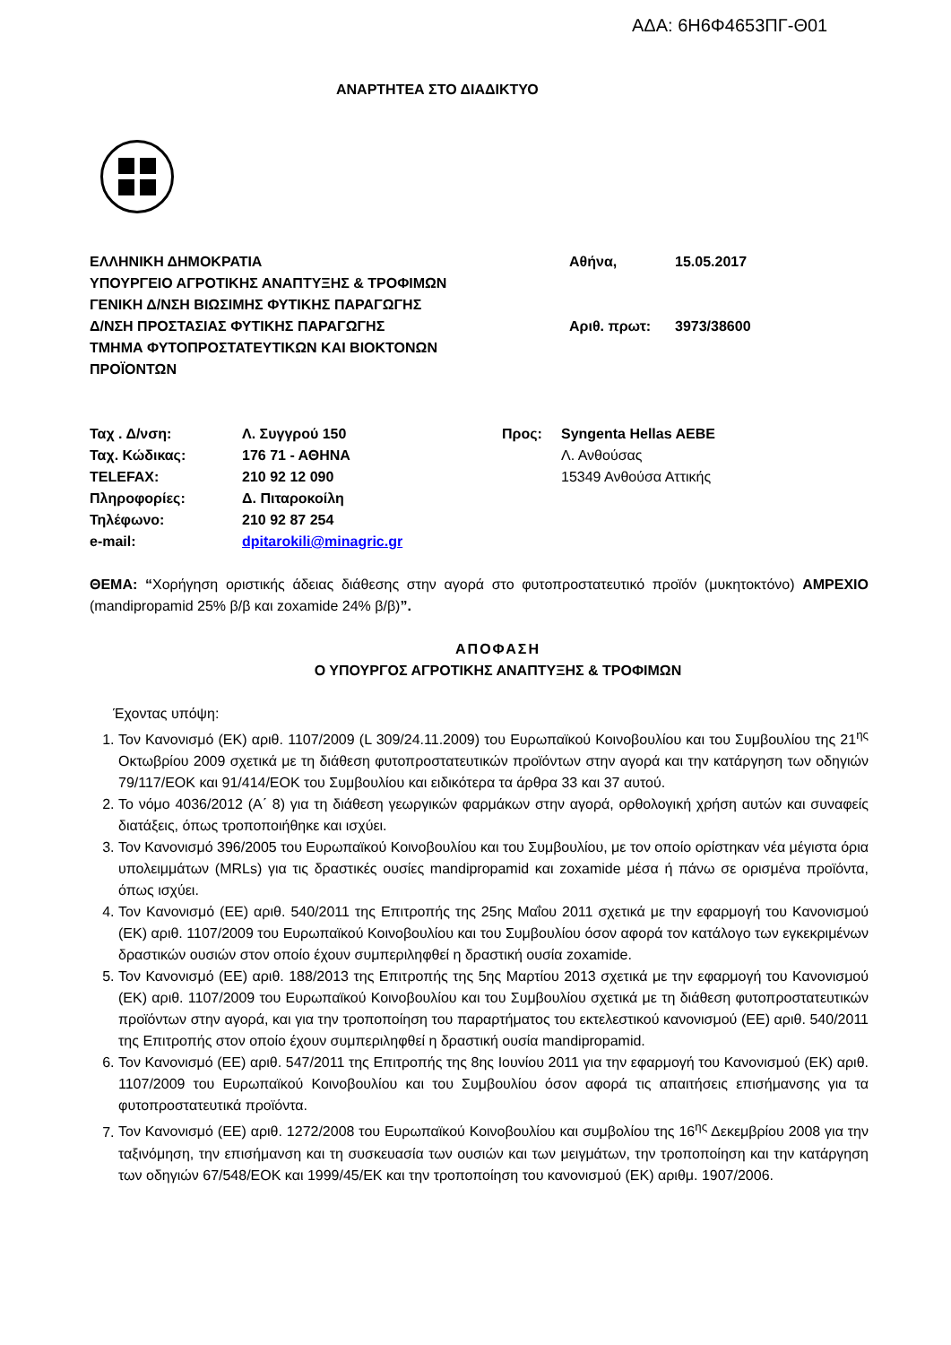ΑΔΑ: 6Η6Φ4653ΠΓ-Θ01
ΑΝΑΡΤΗΤΕΑ ΣΤΟ ΔΙΑΔΙΚΤΥΟ
ΕΛΛΗΝΙΚΗ ΔΗΜΟΚΡΑΤΙΑ
ΥΠΟΥΡΓΕΙΟ ΑΓΡΟΤΙΚΗΣ ΑΝΑΠΤΥΞΗΣ & ΤΡΟΦΙΜΩΝ
ΓΕΝΙΚΗ Δ/ΝΣΗ ΒΙΩΣΙΜΗΣ ΦΥΤΙΚΗΣ ΠΑΡΑΓΩΓΗΣ
Δ/ΝΣΗ ΠΡΟΣΤΑΣΙΑΣ ΦΥΤΙΚΗΣ ΠΑΡΑΓΩΓΗΣ
ΤΜΗΜΑ ΦΥΤΟΠΡΟΣΤΑΤΕΥΤΙΚΩΝ ΚΑΙ ΒΙΟΚΤΟΝΩΝ
ΠΡΟΪΟΝΤΩΝ
| Αθήνα, | 15.05.2017 |
| Αριθ. πρωτ: | 3973/38600 |
| Ταχ . Δ/νση: | Λ. Συγγρού 150 |
| Ταχ. Κώδικας: | 176 71 - ΑΘΗΝΑ |
| TELEFAX: | 210 92 12 090 |
| Πληροφορίες: | Δ. Πιταροκοίλη |
| Τηλέφωνο: | 210 92 87 254 |
| e-mail: | dpitarokili@minagric.gr |
| Προς: | Syngenta Hellas AEBE Λ. Ανθούσας 15349 Ανθούσα Αττικής |
ΘΕΜΑ: “Χορήγηση οριστικής άδειας διάθεσης στην αγορά στο φυτοπροστατευτικό προϊόν (μυκητοκτόνο) AMPEXIO (mandipropamid 25% β/β και zoxamide 24% β/β)”.
ΑΠΟΦΑΣΗ
Ο ΥΠΟΥΡΓΟΣ ΑΓΡΟΤΙΚΗΣ ΑΝΑΠΤΥΞΗΣ & ΤΡΟΦΙΜΩΝ
Έχοντας υπόψη:
1. Τον Κανονισμό (ΕΚ) αριθ. 1107/2009 (L 309/24.11.2009) του Ευρωπαϊκού Κοινοβουλίου και του Συμβουλίου της 21<sup>ης</sup> Οκτωβρίου 2009 σχετικά με τη διάθεση φυτοπροστατευτικών προϊόντων στην αγορά και την κατάργηση των οδηγιών 79/117/ΕΟΚ και 91/414/ΕΟΚ του Συμβουλίου και ειδικότερα τα άρθρα 33 και 37 αυτού.
2. Το νόμο 4036/2012 (Α΄ 8) για τη διάθεση γεωργικών φαρμάκων στην αγορά, ορθολογική χρήση αυτών και συναφείς διατάξεις, όπως τροποποιήθηκε και ισχύει.
3. Τον Κανονισμό 396/2005 του Ευρωπαϊκού Κοινοβουλίου και του Συμβουλίου, με τον οποίο ορίστηκαν νέα μέγιστα όρια υπολειμμάτων (MRLs) για τις δραστικές ουσίες mandipropamid και zoxamide μέσα ή πάνω σε ορισμένα προϊόντα, όπως ισχύει.
4. Τον Κανονισμό (ΕΕ) αριθ. 540/2011 της Επιτροπής της 25ης Μαΐου 2011 σχετικά με την εφαρμογή του Κανονισμού (ΕΚ) αριθ. 1107/2009 του Ευρωπαϊκού Κοινοβουλίου και του Συμβουλίου όσον αφορά τον κατάλογο των εγκεκριμένων δραστικών ουσιών στον οποίο έχουν συμπεριληφθεί η δραστική ουσία zoxamide.
5. Τον Κανονισμό (ΕΕ) αριθ. 188/2013 της Επιτροπής της 5ης Μαρτίου 2013 σχετικά με την εφαρμογή του Κανονισμού (ΕΚ) αριθ. 1107/2009 του Ευρωπαϊκού Κοινοβουλίου και του Συμβουλίου σχετικά με τη διάθεση φυτοπροστατευτικών προϊόντων στην αγορά, και για την τροποποίηση του παραρτήματος του εκτελεστικού κανονισμού (ΕΕ) αριθ. 540/2011 της Επιτροπής στον οποίο έχουν συμπεριληφθεί η δραστική ουσία mandipropamid.
6. Τον Κανονισμό (ΕΕ) αριθ. 547/2011 της Επιτροπής της 8ης Ιουνίου 2011 για την εφαρμογή του Κανονισμού (ΕΚ) αριθ. 1107/2009 του Ευρωπαϊκού Κοινοβουλίου και του Συμβουλίου όσον αφορά τις απαιτήσεις επισήμανσης για τα φυτοπροστατευτικά προϊόντα.
7. Τον Κανονισμό (ΕΕ) αριθ. 1272/2008 του Ευρωπαϊκού Κοινοβουλίου και συμβολίου της 16<sup>ης</sup> Δεκεμβρίου 2008 για την ταξινόμηση, την επισήμανση και τη συσκευασία των ουσιών και των μειγμάτων, την τροποποίηση και την κατάργηση των οδηγιών 67/548/ΕΟΚ και 1999/45/ΕΚ και την τροποποίηση του κανονισμού (ΕΚ) αριθμ. 1907/2006.